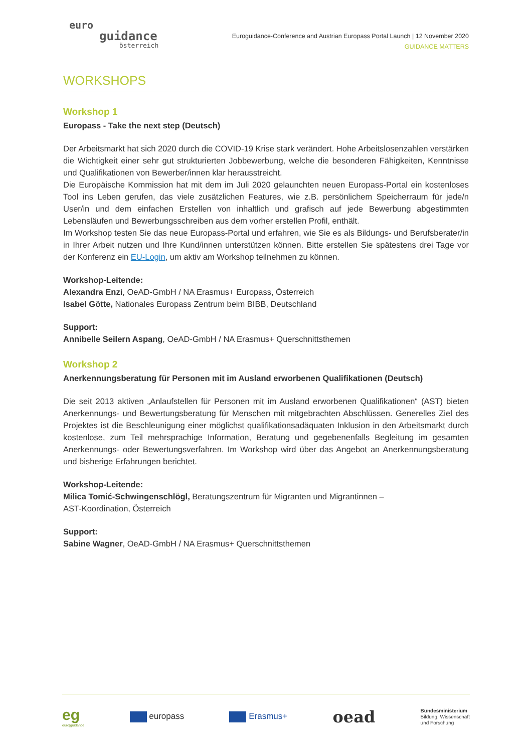euro
guidance
österreich
Euroguidance-Conference and Austrian Europass Portal Launch | 12 November 2020
GUIDANCE MATTERS
WORKSHOPS
Workshop 1
Europass - Take the next step (Deutsch)
Der Arbeitsmarkt hat sich 2020 durch die COVID-19 Krise stark verändert. Hohe Arbeitslosenzahlen verstärken die Wichtigkeit einer sehr gut strukturierten Jobbewerbung, welche die besonderen Fähigkeiten, Kenntnisse und Qualifikationen von Bewerber/innen klar herausstreicht.
Die Europäische Kommission hat mit dem im Juli 2020 gelaunchten neuen Europass-Portal ein kostenloses Tool ins Leben gerufen, das viele zusätzlichen Features, wie z.B. persönlichem Speicherraum für jede/n User/in und dem einfachen Erstellen von inhaltlich und grafisch auf jede Bewerbung abgestimmten Lebensläufen und Bewerbungsschreiben aus dem vorher erstellen Profil, enthält.
Im Workshop testen Sie das neue Europass-Portal und erfahren, wie Sie es als Bildungs- und Berufsberater/in in Ihrer Arbeit nutzen und Ihre Kund/innen unterstützen können. Bitte erstellen Sie spätestens drei Tage vor der Konferenz ein EU-Login, um aktiv am Workshop teilnehmen zu können.
Workshop-Leitende:
Alexandra Enzi, OeAD-GmbH / NA Erasmus+ Europass, Österreich
Isabel Götte, Nationales Europass Zentrum beim BIBB, Deutschland
Support:
Annibelle Seilern Aspang, OeAD-GmbH / NA Erasmus+ Querschnittsthemen
Workshop 2
Anerkennungsberatung für Personen mit im Ausland erworbenen Qualifikationen (Deutsch)
Die seit 2013 aktiven „Anlaufstellen für Personen mit im Ausland erworbenen Qualifikationen“ (AST) bieten Anerkennungs- und Bewertungsberatung für Menschen mit mitgebrachten Abschlüssen. Generelles Ziel des Projektes ist die Beschleunigung einer möglichst qualifikationsadäquaten Inklusion in den Arbeitsmarkt durch kostenlose, zum Teil mehrsprachige Information, Beratung und gegebenenfalls Begleitung im gesamten Anerkennungs- oder Bewertungsverfahren. Im Workshop wird über das Angebot an Anerkennungsberatung und bisherige Erfahrungen berichtet.
Workshop-Leitende:
Milica Tomić-Schwingenschlögl, Beratungszentrum für Migranten und Migrantinnen –
AST-Koordination, Österreich
Support:
Sabine Wagner, OeAD-GmbH / NA Erasmus+ Querschnittsthemen
eg
euro|guidance
europass Erasmus+
oead
Bundesministerium
Bildung, Wissenschaft
und Forschung